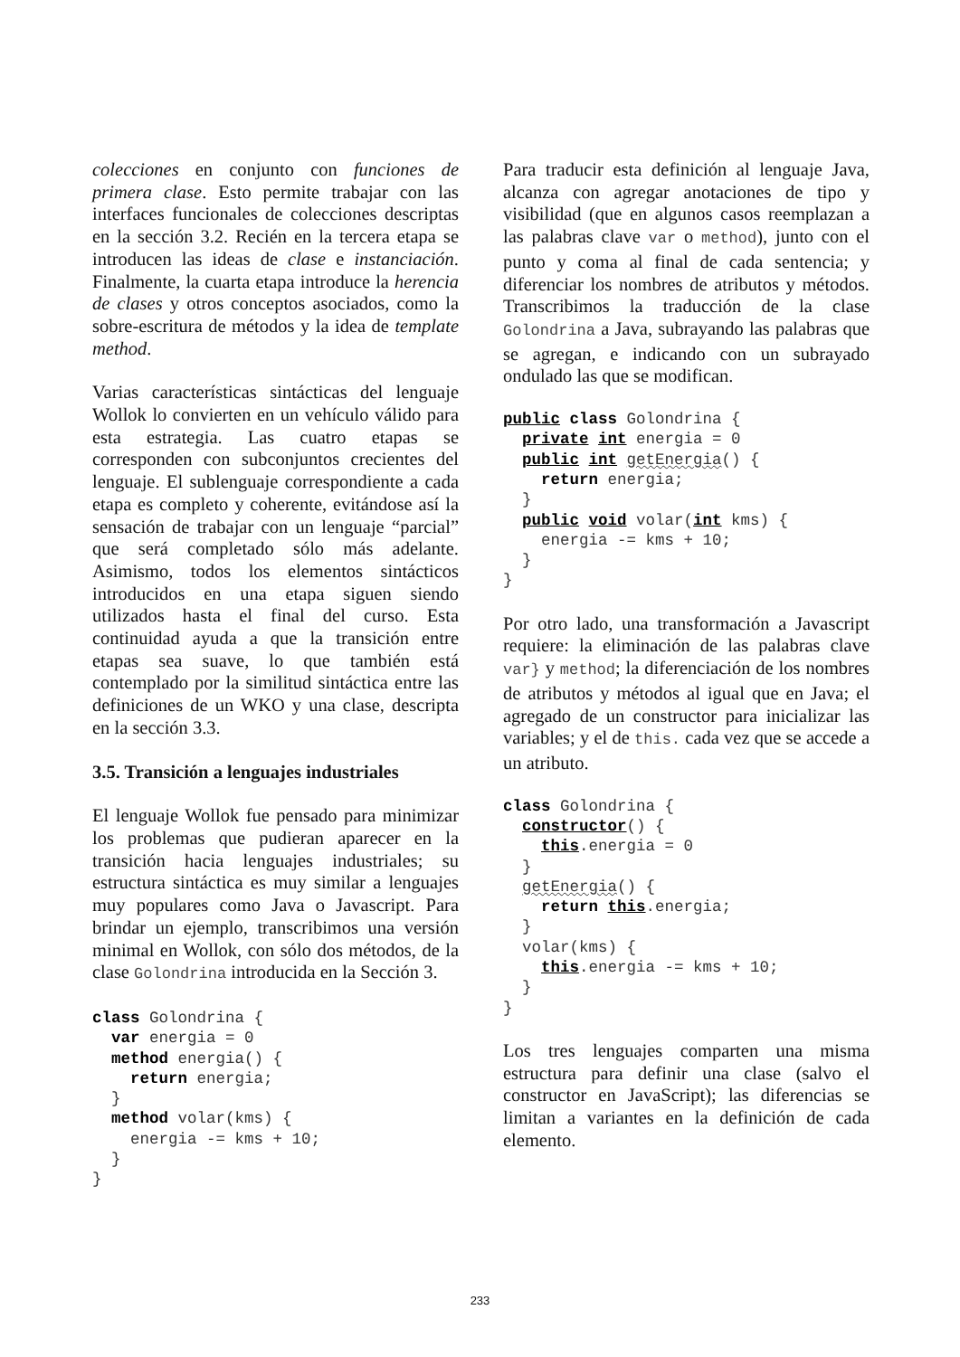colecciones en conjunto con funciones de primera clase. Esto permite trabajar con las interfaces funcionales de colecciones descriptas en la sección 3.2. Recién en la tercera etapa se introducen las ideas de clase e instanciación. Finalmente, la cuarta etapa introduce la herencia de clases y otros conceptos asociados, como la sobre-escritura de métodos y la idea de template method.
Varias características sintácticas del lenguaje Wollok lo convierten en un vehículo válido para esta estrategia. Las cuatro etapas se corresponden con subconjuntos crecientes del lenguaje. El sublenguaje correspondiente a cada etapa es completo y coherente, evitándose así la sensación de trabajar con un lenguaje “parcial” que será completado sólo más adelante. Asimismo, todos los elementos sintácticos introducidos en una etapa siguen siendo utilizados hasta el final del curso. Esta continuidad ayuda a que la transición entre etapas sea suave, lo que también está contemplado por la similitud sintáctica entre las definiciones de un WKO y una clase, descripta en la sección 3.3.
3.5. Transición a lenguajes industriales
El lenguaje Wollok fue pensado para minimizar los problemas que pudieran aparecer en la transición hacia lenguajes industriales; su estructura sintáctica es muy similar a lenguajes muy populares como Java o Javascript. Para brindar un ejemplo, transcribimos una versión minimal en Wollok, con sólo dos métodos, de la clase Golondrina introducida en la Sección 3.
class Golondrina {
  var energia = 0
  method energia() {
    return energia;
  }
  method volar(kms) {
    energia -= kms + 10;
  }
}
Para traducir esta definición al lenguaje Java, alcanza con agregar anotaciones de tipo y visibilidad (que en algunos casos reemplazan a las palabras clave var o method), junto con el punto y coma al final de cada sentencia; y diferenciar los nombres de atributos y métodos. Transcribimos la traducción de la clase Golondrina a Java, subrayando las palabras que se agregan, e indicando con un subrayado ondulado las que se modifican.
public class Golondrina {
  private int energia = 0
  public int getEnergia() {
    return energia;
  }
  public void volar(int kms) {
    energia -= kms + 10;
  }
}
Por otro lado, una transformación a Javascript requiere: la eliminación de las palabras clave var} y method; la diferenciación de los nombres de atributos y métodos al igual que en Java; el agregado de un constructor para inicializar las variables; y el de this. cada vez que se accede a un atributo.
class Golondrina {
  constructor() {
    this.energia = 0
  }
  getEnergia() {
    return this.energia;
  }
  volar(kms) {
    this.energia -= kms + 10;
  }
}
Los tres lenguajes comparten una misma estructura para definir una clase (salvo el constructor en JavaScript); las diferencias se limitan a variantes en la definición de cada elemento.
233